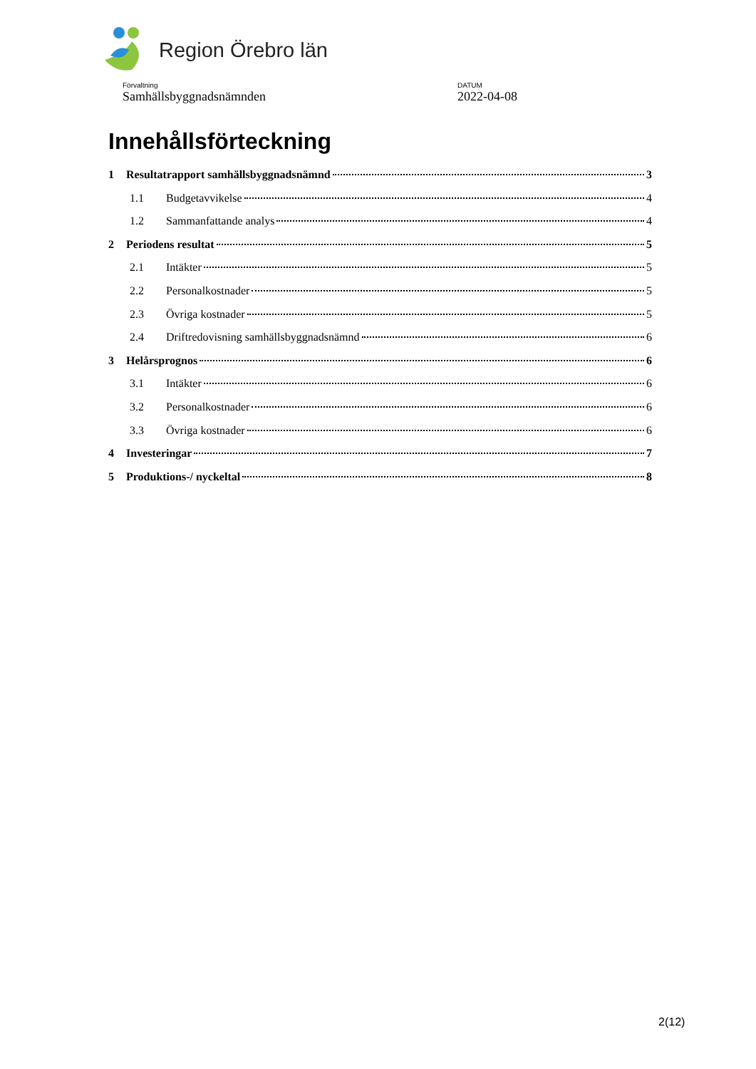Region Örebro län
Förvaltning
Samhällsbyggnadsnämnden
DATUM
2022-04-08
Innehållsförteckning
1 Resultatrapport samhällsbyggnadsnämnd 3
1.1 Budgetavvikelse 4
1.2 Sammanfattande analys 4
2 Periodens resultat 5
2.1 Intäkter 5
2.2 Personalkostnader 5
2.3 Övriga kostnader 5
2.4 Driftredovisning samhällsbyggnadsnämnd 6
3 Helårsprognos 6
3.1 Intäkter 6
3.2 Personalkostnader 6
3.3 Övriga kostnader 6
4 Investeringar 7
5 Produktions-/ nyckeltal 8
2(12)